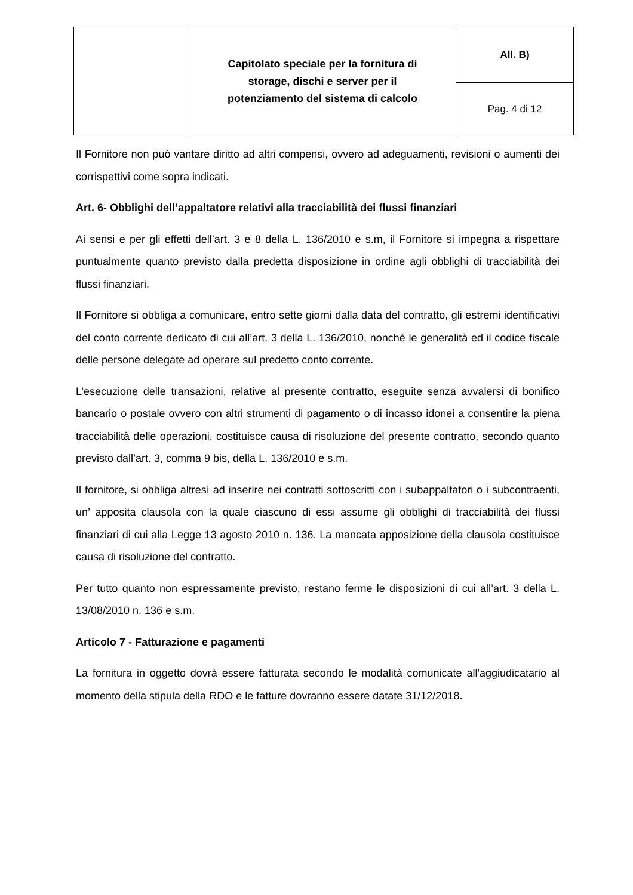| | Capitolato speciale per la fornitura di storage, dischi e server per il potenziamento del sistema di calcolo | All. B) |
| | | Pag. 4 di 12 |
Il Fornitore non può vantare diritto ad altri compensi, ovvero ad adeguamenti, revisioni o aumenti dei corrispettivi come sopra indicati.
Art. 6- Obblighi dell’appaltatore relativi alla tracciabilità dei flussi finanziari
Ai sensi e per gli effetti dell’art. 3 e 8 della L. 136/2010 e s.m, il Fornitore si impegna a rispettare puntualmente quanto previsto dalla predetta disposizione in ordine agli obblighi di tracciabilità dei flussi finanziari.
Il Fornitore si obbliga a comunicare, entro sette giorni dalla data del contratto, gli estremi identificativi del conto corrente dedicato di cui all’art. 3 della L. 136/2010, nonché le generalità ed il codice fiscale delle persone delegate ad operare sul predetto conto corrente.
L’esecuzione delle transazioni, relative al presente contratto, eseguite senza avvalersi di bonifico bancario o postale ovvero con altri strumenti di pagamento o di incasso idonei a consentire la piena tracciabilità delle operazioni, costituisce causa di risoluzione del presente contratto, secondo quanto previsto dall’art. 3, comma 9 bis, della L. 136/2010 e s.m.
Il fornitore, si obbliga altresì ad inserire nei contratti sottoscritti con i subappaltatori o i subcontraenti, un’ apposita clausola con la quale ciascuno di essi assume gli obblighi di tracciabilità dei flussi finanziari di cui alla Legge 13 agosto 2010 n. 136. La mancata apposizione della clausola costituisce causa di risoluzione del contratto.
Per tutto quanto non espressamente previsto, restano ferme le disposizioni di cui all’art. 3 della L. 13/08/2010 n. 136 e s.m.
Articolo 7 - Fatturazione e pagamenti
La fornitura in oggetto dovrà essere fatturata secondo le modalità comunicate all'aggiudicatario al momento della stipula della RDO e le fatture dovranno essere datate 31/12/2018.